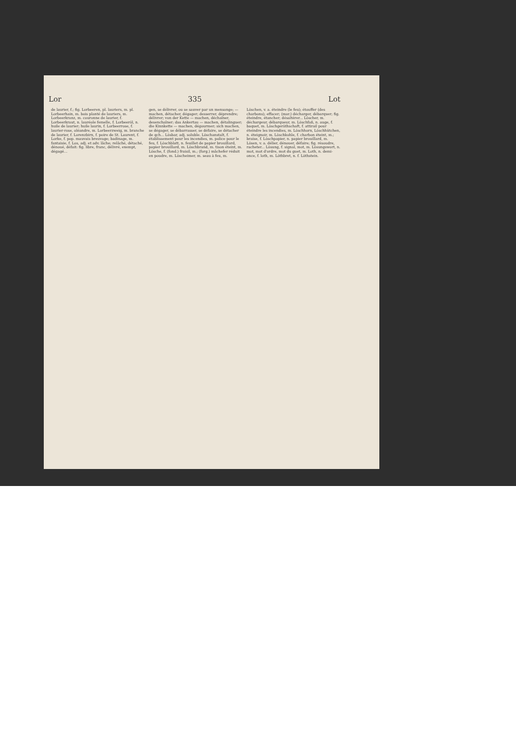Lor 335 Lot
de laurier, f.; fig. Lorbeeren, pl. lauriers, m. pl. Lorbeerhain, m. bois planté de lauriers, m. Lorbeerkranz, m. couronne de laurier, f. Lorbeerkraut, n. lauréole femelle, f. Lorbeeröl, n. huile de laurier; huile laurin, f. Lorbeerrose, f. laurier-rose, oléandre, m. Lorbeerzweig, m. branche de laurier, f. Lorenzbirn, f. poire de St. Laurent, f. Lorke, f. pop. mauvais breuvage; badinage, m. fantaisie, f. Los, adj. et adv. lâche; relâché, détaché, dénoué, défait: fig. libre, franc, délivré, exempt, dégagé...
gen, se délivrer, ou se sauver par un mensonge; — machen, détacher, dégager; desserrer, déprendre; délivrer; von der Kette — machen, déchaîner, desenchaîner; das Ankertau — machen, détalinguer; die Kinnkette — machen, dégourmer; sich machen, se dégager, se débarrasser, se défaire, se détacher de qch... Lösbar, adj. soluble. Löschanstalt, f. établissement pour les incendies, m. police pour le feu, f. Löschblatt, n. feuillet de papier brouillard, papier brouillard, m. Löschbrand, m. tison éteint, m. Lösche, f. (fond.) fraisil, m.; (forg.) mâchefer réduit en poudre, m. Löscheimer, m. seau à feu, m.
Löschen, v. a. éteindre (le feu); étouffer (des charbons); effacer; (mar.) décharger, débarquer; fig. éteindre, étancher; désaltérer... Löscher, m. déchargeur, débarqueur, m. Löschfaß, n. auge, f. baquet, m. Löschgeräthschaft, f. attirail pour éteindre les incendies, m. Löschhorn, Löschhütchen, n. éteignoir, m. Löschkohle, f. charbon éteint, m.; braise, f. Löschpapier, n. papier brouillard, m. Lösen, v. a. délier, dénouer, défaire; fig. résoudre, racheter... Lösung, f. signal, mot, m. Lösungswort, n. mot, mot d'ordre, mot du guet, m. Loth, n. demi-once, f. loth, m. Löthbret, n. f. Löthstein.